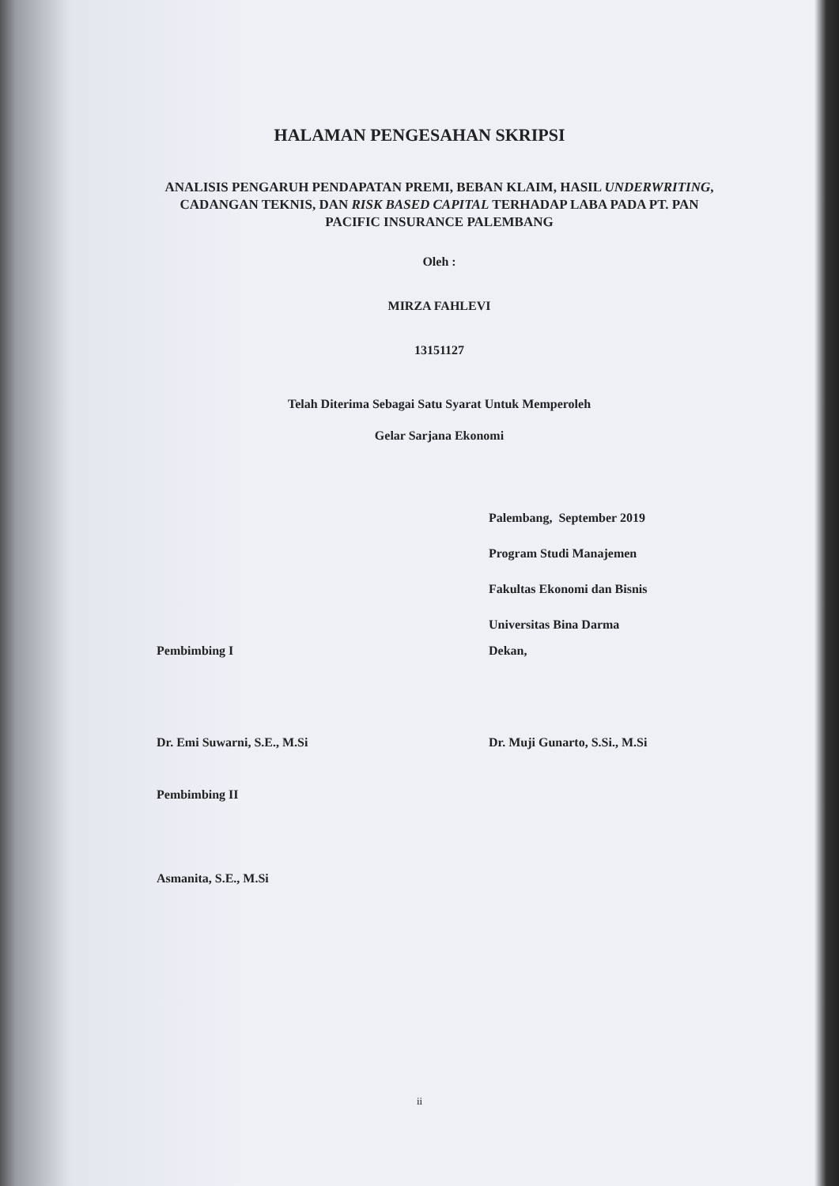HALAMAN PENGESAHAN SKRIPSI
ANALISIS PENGARUH PENDAPATAN PREMI, BEBAN KLAIM, HASIL UNDERWRITING, CADANGAN TEKNIS, DAN RISK BASED CAPITAL TERHADAP LABA PADA PT. PAN PACIFIC INSURANCE PALEMBANG
Oleh :
MIRZA FAHLEVI
13151127
Telah Diterima Sebagai Satu Syarat Untuk Memperoleh
Gelar Sarjana Ekonomi
Palembang, September 2019
Program Studi Manajemen
Fakultas Ekonomi dan Bisnis
Universitas Bina Darma
Pembimbing I
Dr. Emi Suwarni, S.E., M.Si
Dekan,
Dr. Muji Gunarto, S.Si., M.Si
Pembimbing II
Asmanita, S.E., M.Si
ii